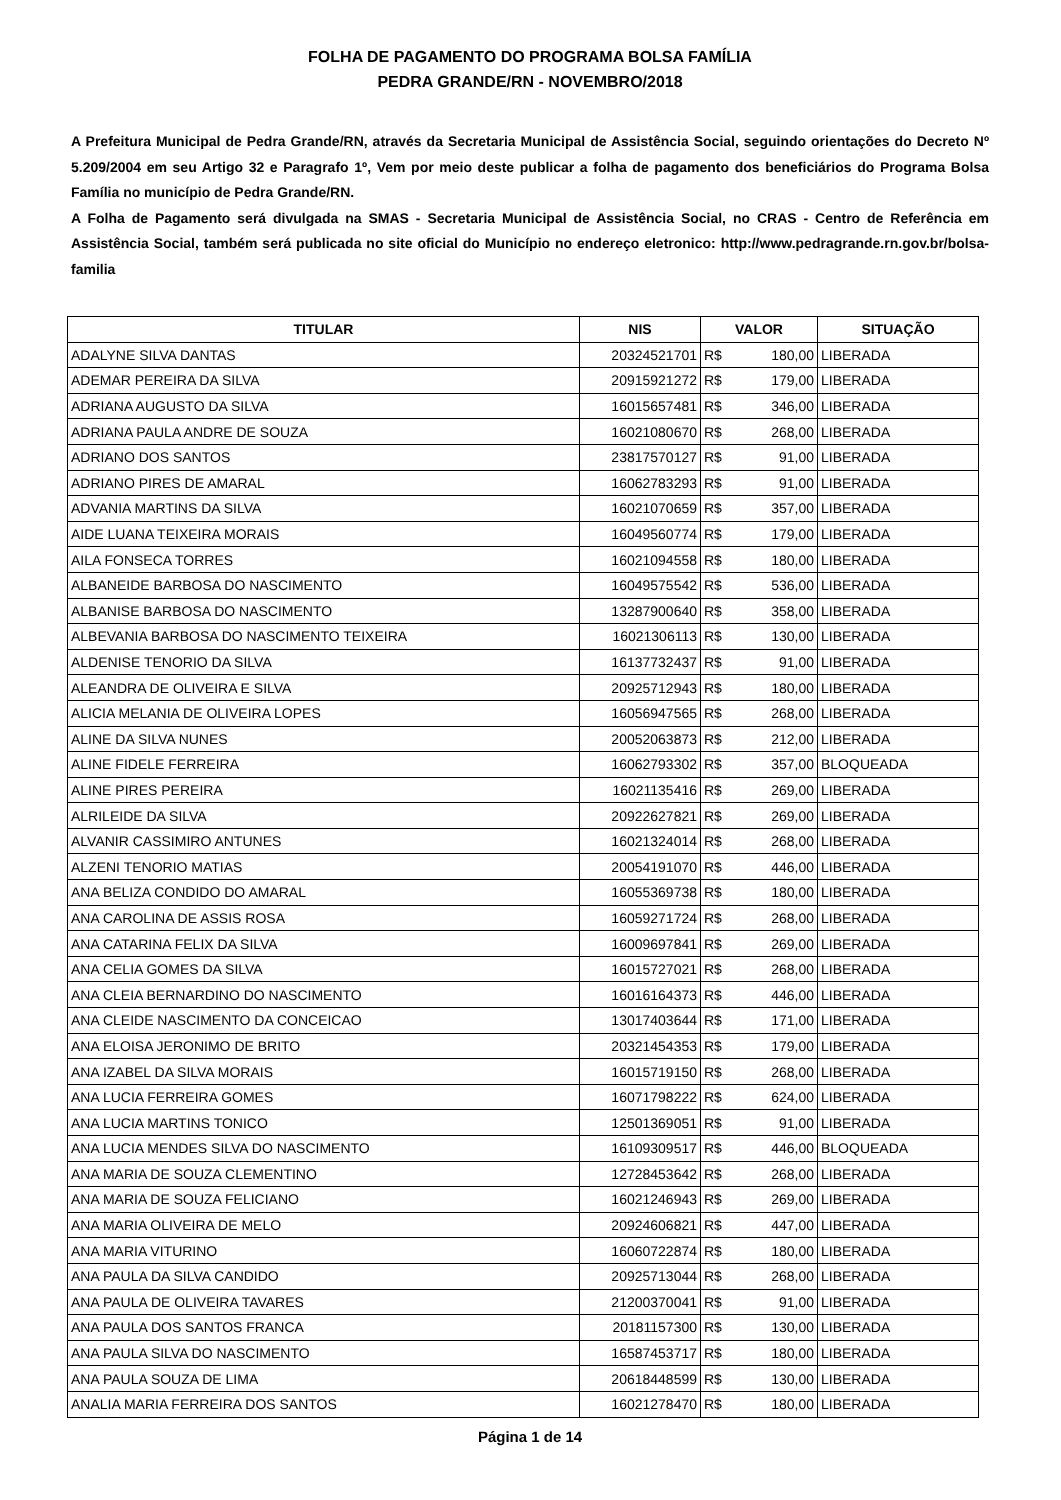FOLHA DE PAGAMENTO DO PROGRAMA BOLSA FAMÍLIA
PEDRA GRANDE/RN - NOVEMBRO/2018
A Prefeitura Municipal de Pedra Grande/RN, através da Secretaria Municipal de Assistência Social, seguindo orientações do Decreto Nº 5.209/2004 em seu Artigo 32 e Paragrafo 1º, Vem por meio deste publicar a folha de pagamento dos beneficiários do Programa Bolsa Família no município de Pedra Grande/RN.
A Folha de Pagamento será divulgada na SMAS - Secretaria Municipal de Assistência Social, no CRAS - Centro de Referência em Assistência Social, também será publicada no site oficial do Município no endereço eletronico: http://www.pedragrande.rn.gov.br/bolsa-familia
| TITULAR | NIS | VALOR | SITUAÇÃO |
| --- | --- | --- | --- |
| ADALYNE SILVA DANTAS | 20324521701 | R$ 180,00 | LIBERADA |
| ADEMAR PEREIRA DA SILVA | 20915921272 | R$ 179,00 | LIBERADA |
| ADRIANA AUGUSTO DA SILVA | 16015657481 | R$ 346,00 | LIBERADA |
| ADRIANA PAULA ANDRE DE SOUZA | 16021080670 | R$ 268,00 | LIBERADA |
| ADRIANO DOS SANTOS | 23817570127 | R$ 91,00 | LIBERADA |
| ADRIANO PIRES DE AMARAL | 16062783293 | R$ 91,00 | LIBERADA |
| ADVANIA MARTINS DA SILVA | 16021070659 | R$ 357,00 | LIBERADA |
| AIDE LUANA TEIXEIRA MORAIS | 16049560774 | R$ 179,00 | LIBERADA |
| AILA FONSECA TORRES | 16021094558 | R$ 180,00 | LIBERADA |
| ALBANEIDE BARBOSA DO NASCIMENTO | 16049575542 | R$ 536,00 | LIBERADA |
| ALBANISE BARBOSA DO NASCIMENTO | 13287900640 | R$ 358,00 | LIBERADA |
| ALBEVANIA BARBOSA DO NASCIMENTO TEIXEIRA | 16021306113 | R$ 130,00 | LIBERADA |
| ALDENISE TENORIO DA SILVA | 16137732437 | R$ 91,00 | LIBERADA |
| ALEANDRA DE OLIVEIRA E SILVA | 20925712943 | R$ 180,00 | LIBERADA |
| ALICIA MELANIA DE OLIVEIRA LOPES | 16056947565 | R$ 268,00 | LIBERADA |
| ALINE DA SILVA NUNES | 20052063873 | R$ 212,00 | LIBERADA |
| ALINE FIDELE FERREIRA | 16062793302 | R$ 357,00 | BLOQUEADA |
| ALINE PIRES PEREIRA | 16021135416 | R$ 269,00 | LIBERADA |
| ALRILEIDE DA SILVA | 20922627821 | R$ 269,00 | LIBERADA |
| ALVANIR CASSIMIRO ANTUNES | 16021324014 | R$ 268,00 | LIBERADA |
| ALZENI TENORIO MATIAS | 20054191070 | R$ 446,00 | LIBERADA |
| ANA BELIZA CONDIDO DO AMARAL | 16055369738 | R$ 180,00 | LIBERADA |
| ANA CAROLINA DE ASSIS ROSA | 16059271724 | R$ 268,00 | LIBERADA |
| ANA CATARINA FELIX DA SILVA | 16009697841 | R$ 269,00 | LIBERADA |
| ANA CELIA GOMES DA SILVA | 16015727021 | R$ 268,00 | LIBERADA |
| ANA CLEIA BERNARDINO DO NASCIMENTO | 16016164373 | R$ 446,00 | LIBERADA |
| ANA CLEIDE NASCIMENTO DA CONCEICAO | 13017403644 | R$ 171,00 | LIBERADA |
| ANA ELOISA JERONIMO DE BRITO | 20321454353 | R$ 179,00 | LIBERADA |
| ANA IZABEL DA SILVA MORAIS | 16015719150 | R$ 268,00 | LIBERADA |
| ANA LUCIA FERREIRA GOMES | 16071798222 | R$ 624,00 | LIBERADA |
| ANA LUCIA MARTINS TONICO | 12501369051 | R$ 91,00 | LIBERADA |
| ANA LUCIA MENDES SILVA DO NASCIMENTO | 16109309517 | R$ 446,00 | BLOQUEADA |
| ANA MARIA DE SOUZA CLEMENTINO | 12728453642 | R$ 268,00 | LIBERADA |
| ANA MARIA DE SOUZA FELICIANO | 16021246943 | R$ 269,00 | LIBERADA |
| ANA MARIA OLIVEIRA DE MELO | 20924606821 | R$ 447,00 | LIBERADA |
| ANA MARIA VITURINO | 16060722874 | R$ 180,00 | LIBERADA |
| ANA PAULA DA SILVA CANDIDO | 20925713044 | R$ 268,00 | LIBERADA |
| ANA PAULA DE OLIVEIRA TAVARES | 21200370041 | R$ 91,00 | LIBERADA |
| ANA PAULA DOS SANTOS FRANCA | 20181157300 | R$ 130,00 | LIBERADA |
| ANA PAULA SILVA DO NASCIMENTO | 16587453717 | R$ 180,00 | LIBERADA |
| ANA PAULA SOUZA DE LIMA | 20618448599 | R$ 130,00 | LIBERADA |
| ANALIA MARIA FERREIRA DOS SANTOS | 16021278470 | R$ 180,00 | LIBERADA |
Página 1 de 14